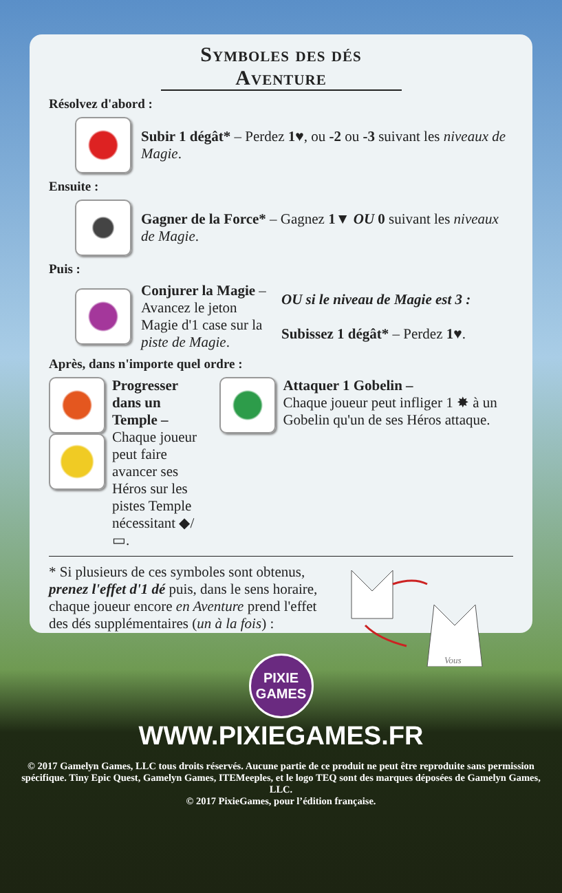Symboles des dés Aventure
Résolvez d'abord :
Subir 1 dégât* – Perdez 1♥, ou -2 ou -3 suivant les niveaux de Magie.
Ensuite :
Gagner de la Force* – Gagnez 1▼ OU 0 suivant les niveaux de Magie.
Puis :
Conjurer la Magie – Avancez le jeton Magie d'1 case sur la piste de Magie.
OU si le niveau de Magie est 3 :
Subissez 1 dégât* – Perdez 1♥.
Après, dans n'importe quel ordre :
Progresser dans un Temple –
Chaque joueur peut faire avancer ses Héros sur les pistes Temple nécessitant ◆/▭.
Attaquer 1 Gobelin –
Chaque joueur peut infliger 1 ✸ à un Gobelin qu'un de ses Héros attaque.
* Si plusieurs de ces symboles sont obtenus, prenez l'effet d'1 dé puis, dans le sens horaire, chaque joueur encore en Aventure prend l'effet des dés supplémentaires (un à la fois) :
Vous
PIXIE
GAMES
WWW.PIXIEGAMES.FR
© 2017 Gamelyn Games, LLC tous droits réservés. Aucune partie de ce produit ne peut être reproduite sans permission spécifique. Tiny Epic Quest, Gamelyn Games, ITEMeeples, et le logo TEQ sont des marques déposées de Gamelyn Games, LLC.
© 2017 PixieGames, pour l’édition française.